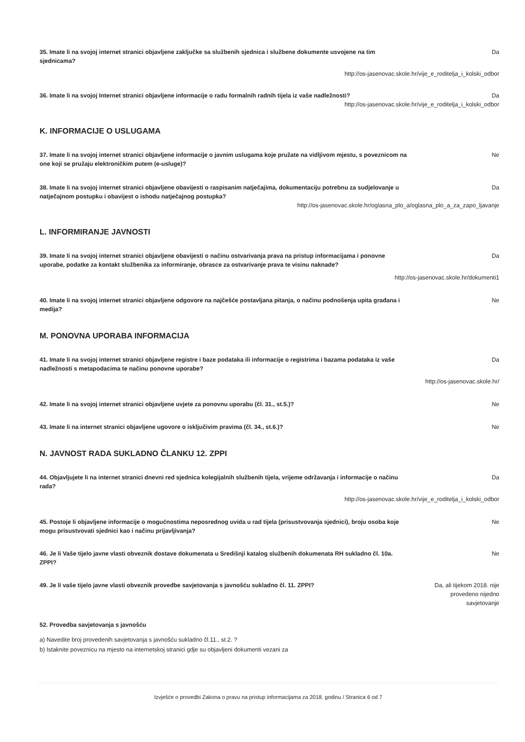35. Imate li na svojoj internet stranici objavljene zaključke sa službenih sjednica i službene dokumente usvojene na tim sjednicama?
Da
http://os-jasenovac.skole.hr/vije_e_roditelja_i_kolski_odbor
36. Imate li na svojoj Internet stranici objavljene informacije o radu formalnih radnih tijela iz vaše nadležnosti?
Da
http://os-jasenovac.skole.hr/vije_e_roditelja_i_kolski_odbor
K. INFORMACIJE O USLUGAMA
37. Imate li na svojoj internet stranici objavljene informacije o javnim uslugama koje pružate na vidljivom mjestu, s poveznicom na one koji se pružaju elektroničkim putem (e-usluge)?
Ne
38. Imate li na svojoj internet stranici objavljene obavijesti o raspisanim natječajima, dokumentaciju potrebnu za sudjelovanje u natječajnom postupku i obavijest o ishodu natječajnog postupka?
Da
http://os-jasenovac.skole.hr/oglasna_plo_a/oglasna_plo_a_za_zapo_ljavanje
L. INFORMIRANJE JAVNOSTI
39. Imate li na svojoj internet stranici objavljene obavijesti o načinu ostvarivanja prava na pristup informacijama i ponovne uporabe, podatke za kontakt službenika za informiranje, obrasce za ostvarivanje prava te visinu naknade?
Da
http://os-jasenovac.skole.hr/dokumenti1
40. Imate li na svojoj internet stranici objavljene odgovore na najčešće postavljana pitanja, o načinu podnošenja upita građana i medija?
Ne
M. PONOVNA UPORABA INFORMACIJA
41. Imate li na svojoj internet stranici objavljene registre i baze podataka ili informacije o registrima i bazama podataka iz vaše nadležnosti s metapodacima te načinu ponovne uporabe?
Da
http://os-jasenovac.skole.hr/
42. Imate li na svojoj internet stranici objavljene uvjete za ponovnu uporabu (čl. 31., st.5.)? Ne
43. Imate li na internet stranici objavljene ugovore o isključivim pravima (čl. 34., st.6.)? Ne
N. JAVNOST RADA SUKLADNO ČLANKU 12. ZPPI
44. Objavljujete li na internet stranici dnevni red sjednica kolegijalnih službenih tijela, vrijeme održavanja i informacije o načinu rada?
Da
http://os-jasenovac.skole.hr/vije_e_roditelja_i_kolski_odbor
45. Postoje li objavljene informacije o mogućnostima neposrednog uvida u rad tijela (prisustvovanja sjednici), broju osoba koje mogu prisustvovati sjednici kao i načinu prijavljivanja?
Ne
46. Je li Vaše tijelo javne vlasti obveznik dostave dokumenata u Središnji katalog službenih dokumenata RH sukladno čl. 10a. ZPPI?
Ne
49. Je li vaše tijelo javne vlasti obveznik provedbe savjetovanja s javnošću sukladno čl. 11. ZPPI? Da, ali tijekom 2018. nije provedeno nijedno savjetovanje
52. Provedba savjetovanja s javnošću
a) Navedite broj provedenih savjetovanja s javnošću sukladno čl.11., st.2. ?
b) Istaknite poveznicu na mjesto na internetskoj stranici gdje su objavljeni dokumenti vezani za
Izvješće o provedbi Zakona o pravu na pristup informacijama za 2018. godinu / Stranica 6 od 7